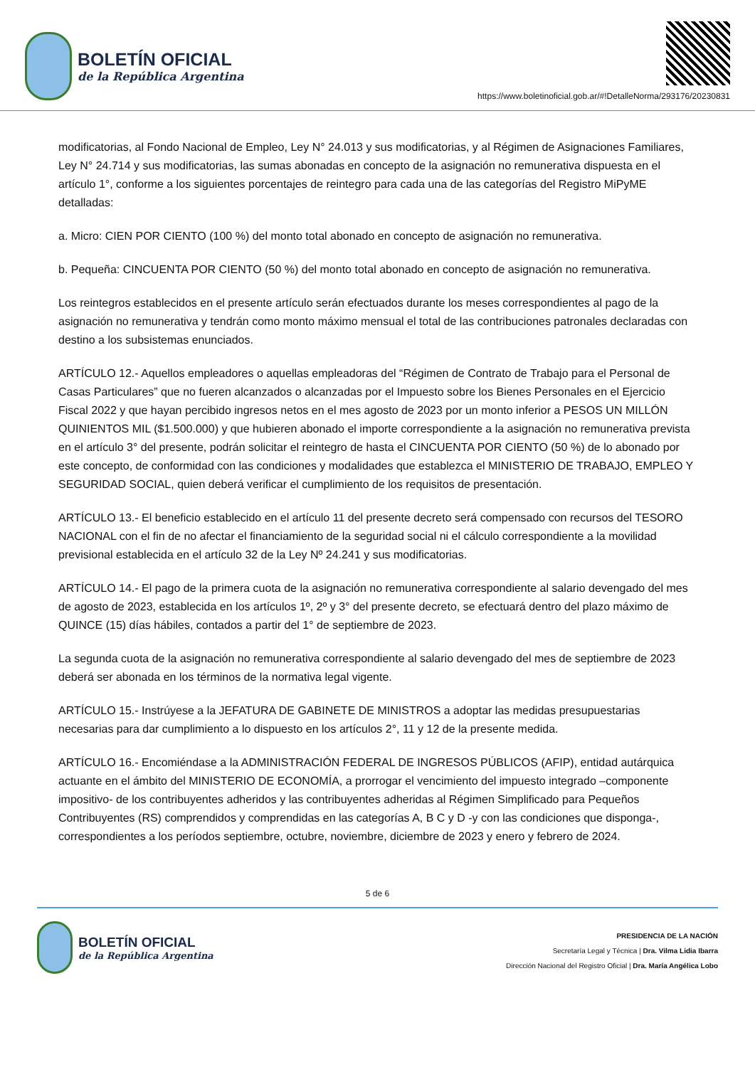BOLETÍN OFICIAL
de la República Argentina
https://www.boletinoficial.gob.ar/#!DetalleNorma/293176/20230831
modificatorias, al Fondo Nacional de Empleo, Ley N° 24.013 y sus modificatorias, y al Régimen de Asignaciones Familiares, Ley N° 24.714 y sus modificatorias, las sumas abonadas en concepto de la asignación no remunerativa dispuesta en el artículo 1°, conforme a los siguientes porcentajes de reintegro para cada una de las categorías del Registro MiPyME detalladas:
a. Micro: CIEN POR CIENTO (100 %) del monto total abonado en concepto de asignación no remunerativa.
b. Pequeña: CINCUENTA POR CIENTO (50 %) del monto total abonado en concepto de asignación no remunerativa.
Los reintegros establecidos en el presente artículo serán efectuados durante los meses correspondientes al pago de la asignación no remunerativa y tendrán como monto máximo mensual el total de las contribuciones patronales declaradas con destino a los subsistemas enunciados.
ARTÍCULO 12.- Aquellos empleadores o aquellas empleadoras del “Régimen de Contrato de Trabajo para el Personal de Casas Particulares” que no fueren alcanzados o alcanzadas por el Impuesto sobre los Bienes Personales en el Ejercicio Fiscal 2022 y que hayan percibido ingresos netos en el mes agosto de 2023 por un monto inferior a PESOS UN MILLÓN QUINIENTOS MIL ($1.500.000) y que hubieren abonado el importe correspondiente a la asignación no remunerativa prevista en el artículo 3° del presente, podrán solicitar el reintegro de hasta el CINCUENTA POR CIENTO (50 %) de lo abonado por este concepto, de conformidad con las condiciones y modalidades que establezca el MINISTERIO DE TRABAJO, EMPLEO Y SEGURIDAD SOCIAL, quien deberá verificar el cumplimiento de los requisitos de presentación.
ARTÍCULO 13.- El beneficio establecido en el artículo 11 del presente decreto será compensado con recursos del TESORO NACIONAL con el fin de no afectar el financiamiento de la seguridad social ni el cálculo correspondiente a la movilidad previsional establecida en el artículo 32 de la Ley Nº 24.241 y sus modificatorias.
ARTÍCULO 14.- El pago de la primera cuota de la asignación no remunerativa correspondiente al salario devengado del mes de agosto de 2023, establecida en los artículos 1º, 2º y 3° del presente decreto, se efectuará dentro del plazo máximo de QUINCE (15) días hábiles, contados a partir del 1° de septiembre de 2023.
La segunda cuota de la asignación no remunerativa correspondiente al salario devengado del mes de septiembre de 2023 deberá ser abonada en los términos de la normativa legal vigente.
ARTÍCULO 15.- Instrúyese a la JEFATURA DE GABINETE DE MINISTROS a adoptar las medidas presupuestarias necesarias para dar cumplimiento a lo dispuesto en los artículos 2°, 11 y 12 de la presente medida.
ARTÍCULO 16.- Encomiéndase a la ADMINISTRACIÓN FEDERAL DE INGRESOS PÚBLICOS (AFIP), entidad autárquica actuante en el ámbito del MINISTERIO DE ECONOMÍA, a prorrogar el vencimiento del impuesto integrado –componente impositivo- de los contribuyentes adheridos y las contribuyentes adheridas al Régimen Simplificado para Pequeños Contribuyentes (RS) comprendidos y comprendidas en las categorías A, B C y D -y con las condiciones que disponga-, correspondientes a los períodos septiembre, octubre, noviembre, diciembre de 2023 y enero y febrero de 2024.
5 de 6
BOLETÍN OFICIAL
de la República Argentina
PRESIDENCIA DE LA NACIÓN
Secretaría Legal y Técnica | Dra. Vilma Lidia Ibarra
Dirección Nacional del Registro Oficial | Dra. María Angélica Lobo